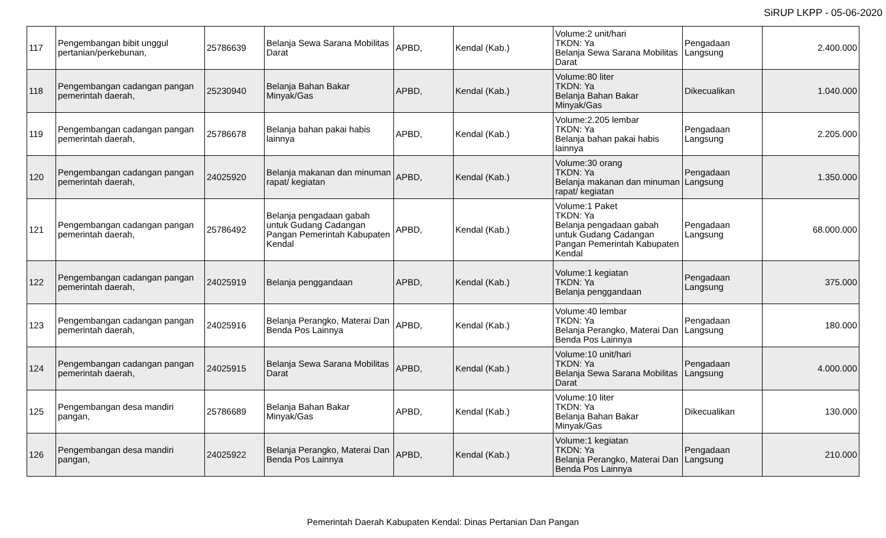SiRUP LKPP - 05-06-2020
| 117 | Pengembangan bibit unggul pertanian/perkebunan, | 25786639 | Belanja Sewa Sarana Mobilitas Darat | APBD, | Kendal (Kab.) | Volume:2 unit/hari TKDN: Ya Belanja Sewa Sarana Mobilitas Darat | Pengadaan Langsung | 2.400.000 |
| 118 | Pengembangan cadangan pangan pemerintah daerah, | 25230940 | Belanja Bahan Bakar Minyak/Gas | APBD, | Kendal (Kab.) | Volume:80 liter TKDN: Ya Belanja Bahan Bakar Minyak/Gas | Dikecualikan | 1.040.000 |
| 119 | Pengembangan cadangan pangan pemerintah daerah, | 25786678 | Belanja bahan pakai habis lainnya | APBD, | Kendal (Kab.) | Volume:2.205 lembar TKDN: Ya Belanja bahan pakai habis lainnya | Pengadaan Langsung | 2.205.000 |
| 120 | Pengembangan cadangan pangan pemerintah daerah, | 24025920 | Belanja makanan dan minuman rapat/ kegiatan | APBD, | Kendal (Kab.) | Volume:30 orang TKDN: Ya Belanja makanan dan minuman rapat/ kegiatan | Pengadaan Langsung | 1.350.000 |
| 121 | Pengembangan cadangan pangan pemerintah daerah, | 25786492 | Belanja pengadaan gabah untuk Gudang Cadangan Pangan Pemerintah Kabupaten Kendal | APBD, | Kendal (Kab.) | Volume:1 Paket TKDN: Ya Belanja pengadaan gabah untuk Gudang Cadangan Pangan Pemerintah Kabupaten Kendal | Pengadaan Langsung | 68.000.000 |
| 122 | Pengembangan cadangan pangan pemerintah daerah, | 24025919 | Belanja penggandaan | APBD, | Kendal (Kab.) | Volume:1 kegiatan TKDN: Ya Belanja penggandaan | Pengadaan Langsung | 375.000 |
| 123 | Pengembangan cadangan pangan pemerintah daerah, | 24025916 | Belanja Perangko, Materai Dan Benda Pos Lainnya | APBD, | Kendal (Kab.) | Volume:40 lembar TKDN: Ya Belanja Perangko, Materai Dan Benda Pos Lainnya | Pengadaan Langsung | 180.000 |
| 124 | Pengembangan cadangan pangan pemerintah daerah, | 24025915 | Belanja Sewa Sarana Mobilitas Darat | APBD, | Kendal (Kab.) | Volume:10 unit/hari TKDN: Ya Belanja Sewa Sarana Mobilitas Darat | Pengadaan Langsung | 4.000.000 |
| 125 | Pengembangan desa mandiri pangan, | 25786689 | Belanja Bahan Bakar Minyak/Gas | APBD, | Kendal (Kab.) | Volume:10 liter TKDN: Ya Belanja Bahan Bakar Minyak/Gas | Dikecualikan | 130.000 |
| 126 | Pengembangan desa mandiri pangan, | 24025922 | Belanja Perangko, Materai Dan Benda Pos Lainnya | APBD, | Kendal (Kab.) | Volume:1 kegiatan TKDN: Ya Belanja Perangko, Materai Dan Benda Pos Lainnya | Pengadaan Langsung | 210.000 |
Pemerintah Daerah Kabupaten Kendal: Dinas Pertanian Dan Pangan